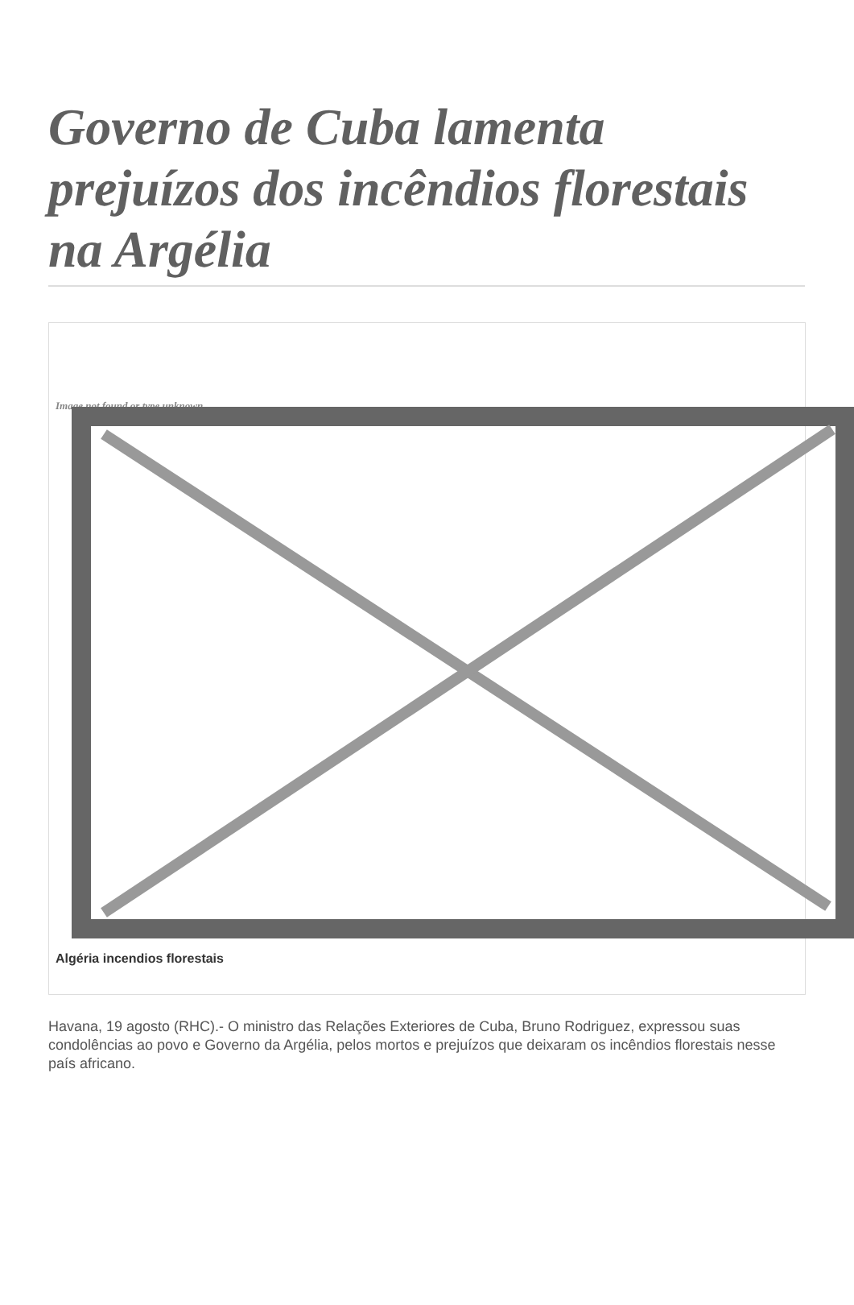Governo de Cuba lamenta prejuízos dos incêndios florestais na Argélia
Image not found or type unknown
Algéria incendios florestais
Havana, 19 agosto (RHC).- O ministro das Relações Exteriores de Cuba, Bruno Rodriguez, expressou suas condolências ao povo e Governo da Argélia, pelos mortos e prejuízos que deixaram os incêndios florestais nesse país africano.